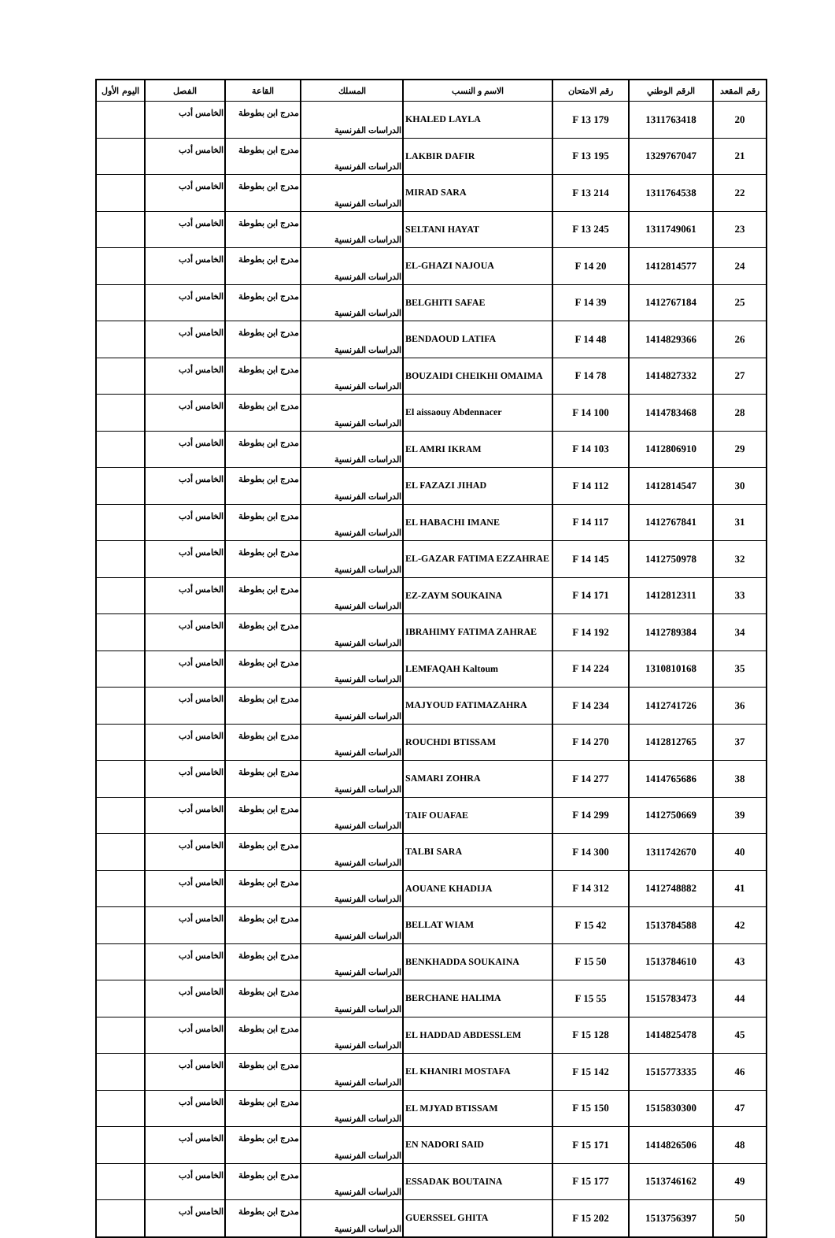| رقم المقعد | الرقم الوطني | رقم الامتحان | الاسم و النسب | المسلك | القاعة | الفصل | اليوم الأول |
| --- | --- | --- | --- | --- | --- | --- | --- |
| 20 | 1311763418 | 179 F 13 | KHALED LAYLA | الدراسات الفرنسية | مدرج ابن بطوطة | الخامس أدب | |
| 21 | 1329767047 | 195 F 13 | LAKBIR DAFIR | الدراسات الفرنسية | مدرج ابن بطوطة | الخامس أدب | |
| 22 | 1311764538 | 214 F 13 | MIRAD SARA | الدراسات الفرنسية | مدرج ابن بطوطة | الخامس أدب | |
| 23 | 1311749061 | 245 F 13 | SELTANI HAYAT | الدراسات الفرنسية | مدرج ابن بطوطة | الخامس أدب | |
| 24 | 1412814577 | 20 F 14 | EL-GHAZI NAJOUA | الدراسات الفرنسية | مدرج ابن بطوطة | الخامس أدب | |
| 25 | 1412767184 | 39 F 14 | BELGHITI SAFAE | الدراسات الفرنسية | مدرج ابن بطوطة | الخامس أدب | |
| 26 | 1414829366 | 48 F 14 | BENDAOUD LATIFA | الدراسات الفرنسية | مدرج ابن بطوطة | الخامس أدب | |
| 27 | 1414827332 | 78 F 14 | BOUZAIDI CHEIKHI OMAIMA | الدراسات الفرنسية | مدرج ابن بطوطة | الخامس أدب | |
| 28 | 1414783468 | 100 F 14 | El aissaouy Abdennacer | الدراسات الفرنسية | مدرج ابن بطوطة | الخامس أدب | |
| 29 | 1412806910 | 103 F 14 | EL AMRI IKRAM | الدراسات الفرنسية | مدرج ابن بطوطة | الخامس أدب | |
| 30 | 1412814547 | 112 F 14 | EL FAZAZI JIHAD | الدراسات الفرنسية | مدرج ابن بطوطة | الخامس أدب | |
| 31 | 1412767841 | 117 F 14 | EL HABACHI IMANE | الدراسات الفرنسية | مدرج ابن بطوطة | الخامس أدب | |
| 32 | 1412750978 | 145 F 14 | EL-GAZAR FATIMA EZZAHRAE | الدراسات الفرنسية | مدرج ابن بطوطة | الخامس أدب | |
| 33 | 1412812311 | 171 F 14 | EZ-ZAYM SOUKAINA | الدراسات الفرنسية | مدرج ابن بطوطة | الخامس أدب | |
| 34 | 1412789384 | 192 F 14 | IBRAHIMY FATIMA ZAHRAE | الدراسات الفرنسية | مدرج ابن بطوطة | الخامس أدب | |
| 35 | 1310810168 | 224 F 14 | LEMFAQAH Kaltoum | الدراسات الفرنسية | مدرج ابن بطوطة | الخامس أدب | |
| 36 | 1412741726 | 234 F 14 | MAJYOUD FATIMAZAHRA | الدراسات الفرنسية | مدرج ابن بطوطة | الخامس أدب | |
| 37 | 1412812765 | 270 F 14 | ROUCHDI BTISSAM | الدراسات الفرنسية | مدرج ابن بطوطة | الخامس أدب | |
| 38 | 1414765686 | 277 F 14 | SAMARI ZOHRA | الدراسات الفرنسية | مدرج ابن بطوطة | الخامس أدب | |
| 39 | 1412750669 | 299 F 14 | TAIF OUAFAE | الدراسات الفرنسية | مدرج ابن بطوطة | الخامس أدب | |
| 40 | 1311742670 | 300 F 14 | TALBI SARA | الدراسات الفرنسية | مدرج ابن بطوطة | الخامس أدب | |
| 41 | 1412748882 | 312 F 14 | AOUANE KHADIJA | الدراسات الفرنسية | مدرج ابن بطوطة | الخامس أدب | |
| 42 | 1513784588 | 42 F 15 | BELLAT WIAM | الدراسات الفرنسية | مدرج ابن بطوطة | الخامس أدب | |
| 43 | 1513784610 | 50 F 15 | BENKHADDA SOUKAINA | الدراسات الفرنسية | مدرج ابن بطوطة | الخامس أدب | |
| 44 | 1515783473 | 55 F 15 | BERCHANE HALIMA | الدراسات الفرنسية | مدرج ابن بطوطة | الخامس أدب | |
| 45 | 1414825478 | 128 F 15 | EL HADDAD ABDESSLEM | الدراسات الفرنسية | مدرج ابن بطوطة | الخامس أدب | |
| 46 | 1515773335 | 142 F 15 | EL KHANIRI MOSTAFA | الدراسات الفرنسية | مدرج ابن بطوطة | الخامس أدب | |
| 47 | 1515830300 | 150 F 15 | EL MJYAD BTISSAM | الدراسات الفرنسية | مدرج ابن بطوطة | الخامس أدب | |
| 48 | 1414826506 | 171 F 15 | EN NADORI SAID | الدراسات الفرنسية | مدرج ابن بطوطة | الخامس أدب | |
| 49 | 1513746162 | 177 F 15 | ESSADAK BOUTAINA | الدراسات الفرنسية | مدرج ابن بطوطة | الخامس أدب | |
| 50 | 1513756397 | 202 F 15 | GUERSSEL GHITA | الدراسات الفرنسية | مدرج ابن بطوطة | الخامس أدب | |